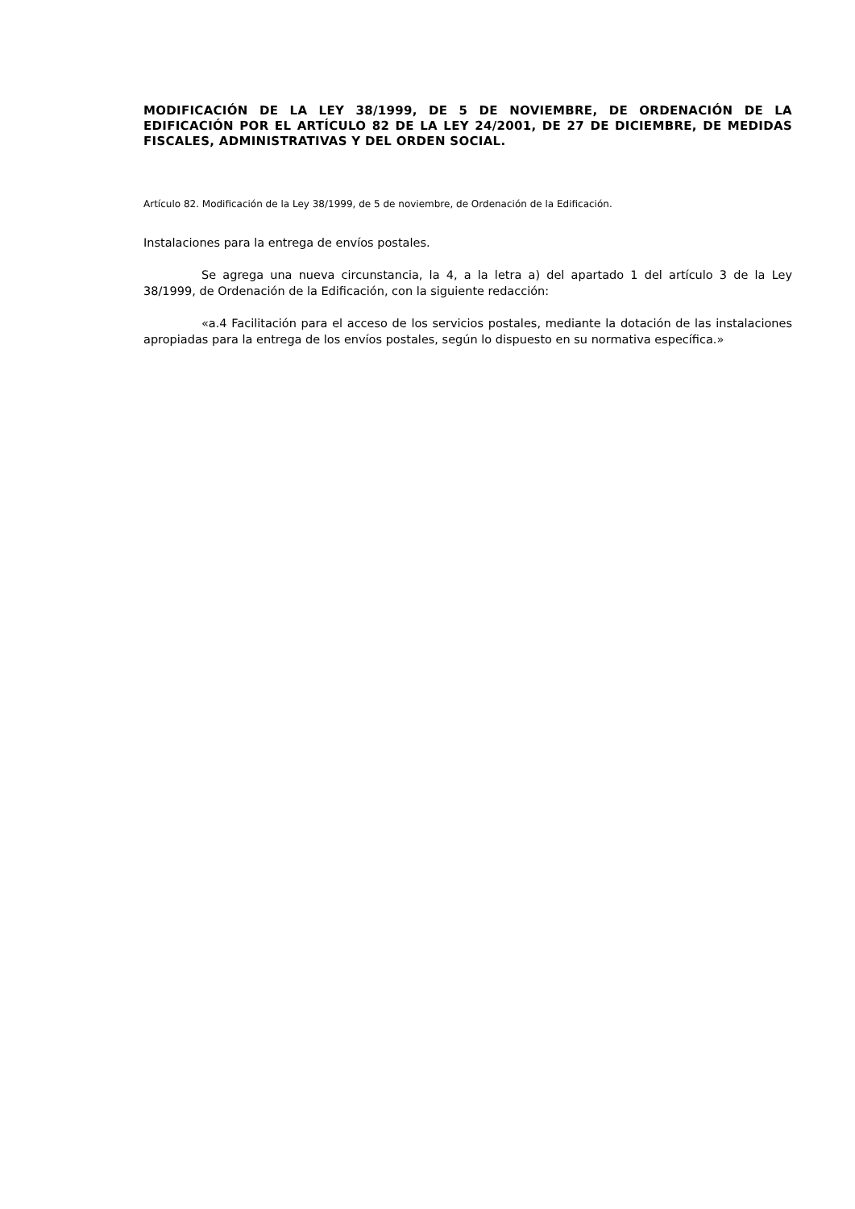MODIFICACIÓN DE LA LEY 38/1999, DE 5 DE NOVIEMBRE, DE ORDENACIÓN DE LA EDIFICACIÓN POR EL ARTÍCULO 82 DE LA LEY 24/2001, DE 27 DE DICIEMBRE, DE MEDIDAS FISCALES, ADMINISTRATIVAS Y DEL ORDEN SOCIAL.
Artículo 82. Modificación de la Ley 38/1999, de 5 de noviembre, de Ordenación de la Edificación.
Instalaciones para la entrega de envíos postales.
Se agrega una nueva circunstancia, la 4, a la letra a) del apartado 1 del artículo 3 de la Ley 38/1999, de Ordenación de la Edificación, con la siguiente redacción:
«a.4 Facilitación para el acceso de los servicios postales, mediante la dotación de las instalaciones apropiadas para la entrega de los envíos postales, según lo dispuesto en su normativa específica.»